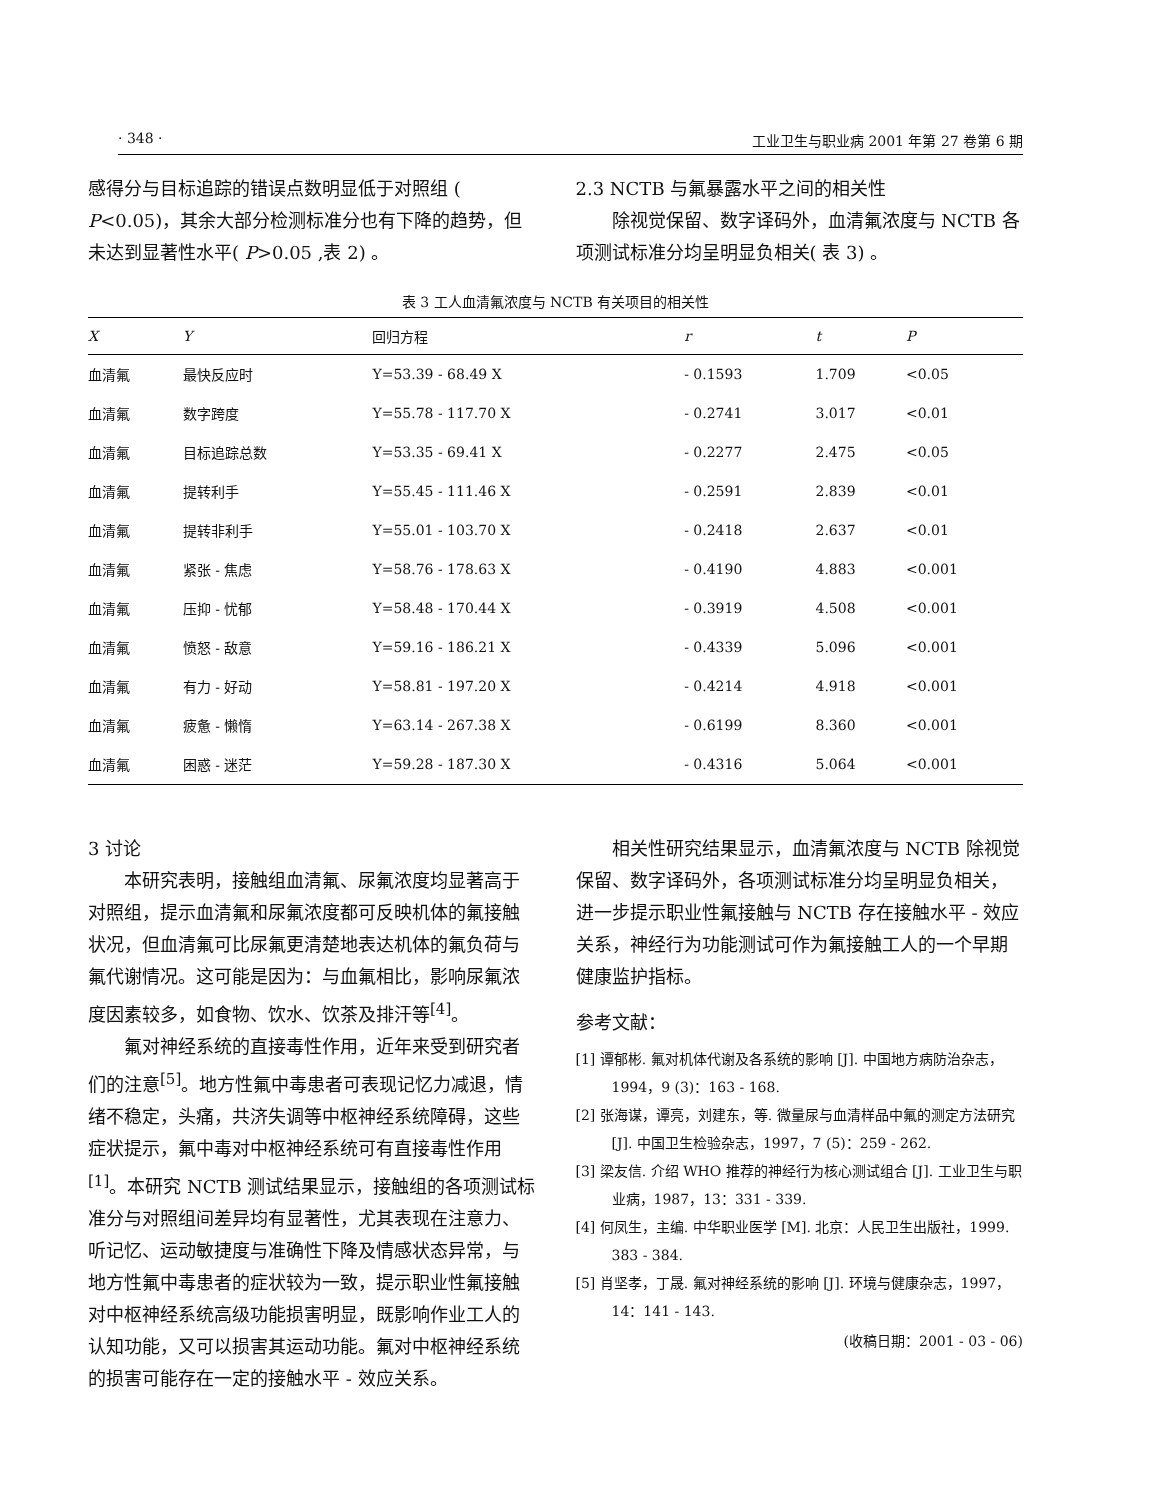· 348 · 工业卫生与职业病 2001 年第 27 卷第 6 期
感得分与目标追踪的错误点数明显低于对照组 ( P<0.05)，其余大部分检测标准分也有下降的趋势，但未达到显著性水平( P>0.05 ,表 2) 。
2.3 NCTB 与氟暴露水平之间的相关性
除视觉保留、数字译码外，血清氟浓度与 NCTB 各项测试标准分均呈明显负相关( 表 3) 。
表 3 工人血清氟浓度与 NCTB 有关项目的相关性
| X | Y | 回归方程 | r | t | P |
| --- | --- | --- | --- | --- | --- |
| 血清氟 | 最快反应时 | Y=53.39 - 68.49 X | - 0.1593 | 1.709 | <0.05 |
| 血清氟 | 数字跨度 | Y=55.78 - 117.70 X | - 0.2741 | 3.017 | <0.01 |
| 血清氟 | 目标追踪总数 | Y=53.35 - 69.41 X | - 0.2277 | 2.475 | <0.05 |
| 血清氟 | 提转利手 | Y=55.45 - 111.46 X | - 0.2591 | 2.839 | <0.01 |
| 血清氟 | 提转非利手 | Y=55.01 - 103.70 X | - 0.2418 | 2.637 | <0.01 |
| 血清氟 | 紧张 - 焦虑 | Y=58.76 - 178.63 X | - 0.4190 | 4.883 | <0.001 |
| 血清氟 | 压抑 - 忧郁 | Y=58.48 - 170.44 X | - 0.3919 | 4.508 | <0.001 |
| 血清氟 | 愤怒 - 敌意 | Y=59.16 - 186.21 X | - 0.4339 | 5.096 | <0.001 |
| 血清氟 | 有力 - 好动 | Y=58.81 - 197.20 X | - 0.4214 | 4.918 | <0.001 |
| 血清氟 | 疲惫 - 懒惰 | Y=63.14 - 267.38 X | - 0.6199 | 8.360 | <0.001 |
| 血清氟 | 困惑 - 迷茫 | Y=59.28 - 187.30 X | - 0.4316 | 5.064 | <0.001 |
3 讨论
本研究表明，接触组血清氟、尿氟浓度均显著高于对照组，提示血清氟和尿氟浓度都可反映机体的氟接触状况，但血清氟可比尿氟更清楚地表达机体的氟负荷与氟代谢情况。这可能是因为：与血氟相比，影响尿氟浓度因素较多，如食物、饮水、饮茶及排汗等<sup>[4]</sup>。
氟对神经系统的直接毒性作用，近年来受到研究者们的注意<sup>[5]</sup>。地方性氟中毒患者可表现记忆力减退，情绪不稳定，头痛，共济失调等中枢神经系统障碍，这些症状提示，氟中毒对中枢神经系统可有直接毒性作用<sup>[1]</sup>。本研究 NCTB 测试结果显示，接触组的各项测试标准分与对照组间差异均有显著性，尤其表现在注意力、听记忆、运动敏捷度与准确性下降及情感状态异常，与地方性氟中毒患者的症状较为一致，提示职业性氟接触对中枢神经系统高级功能损害明显，既影响作业工人的认知功能，又可以损害其运动功能。氟对中枢神经系统的损害可能存在一定的接触水平 - 效应关系。
相关性研究结果显示，血清氟浓度与 NCTB 除视觉保留、数字译码外，各项测试标准分均呈明显负相关，进一步提示职业性氟接触与 NCTB 存在接触水平 - 效应关系，神经行为功能测试可作为氟接触工人的一个早期健康监护指标。
参考文献：
[1] 谭郁彬. 氟对机体代谢及各系统的影响 [J]. 中国地方病防治杂志，1994，9 (3)：163 - 168.
[2] 张海谋，谭亮，刘建东，等. 微量尿与血清样品中氟的测定方法研究 [J]. 中国卫生检验杂志，1997，7 (5)：259 - 262.
[3] 梁友信. 介绍 WHO 推荐的神经行为核心测试组合 [J]. 工业卫生与职业病，1987，13：331 - 339.
[4] 何凤生，主编. 中华职业医学 [M]. 北京：人民卫生出版社，1999. 383 - 384.
[5] 肖坚孝，丁晟. 氟对神经系统的影响 [J]. 环境与健康杂志，1997，14：141 - 143.
(收稿日期：2001 - 03 - 06)